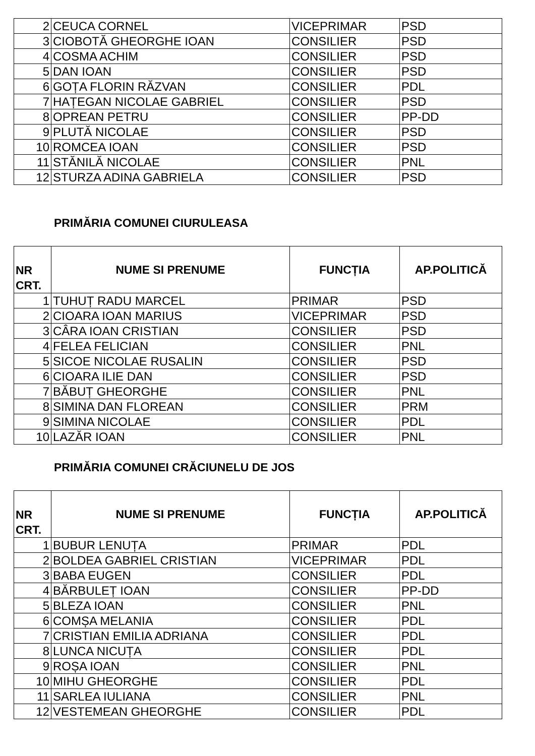| 2 | CEUCA CORNEL | VICEPRIMAR | PSD |
| 3 | CIOBOTĂ GHEORGHE IOAN | CONSILIER | PSD |
| 4 | COSMA ACHIM | CONSILIER | PSD |
| 5 | DAN IOAN | CONSILIER | PSD |
| 6 | GOȚA FLORIN RĂZVAN | CONSILIER | PDL |
| 7 | HAȚEGAN NICOLAE GABRIEL | CONSILIER | PSD |
| 8 | OPREAN PETRU | CONSILIER | PP-DD |
| 9 | PLUTĂ NICOLAE | CONSILIER | PSD |
| 10 | ROMCEA IOAN | CONSILIER | PSD |
| 11 | STĂNILĂ NICOLAE | CONSILIER | PNL |
| 12 | STURZA ADINA GABRIELA | CONSILIER | PSD |
PRIMĂRIA COMUNEI CIURULEASA
| NR CRT. | NUME SI PRENUME | FUNCȚIA | AP.POLITICĂ |
| --- | --- | --- | --- |
| 1 | TUHUȚ RADU MARCEL | PRIMAR | PSD |
| 2 | CIOARA IOAN MARIUS | VICEPRIMAR | PSD |
| 3 | CÂRA IOAN CRISTIAN | CONSILIER | PSD |
| 4 | FELEA FELICIAN | CONSILIER | PNL |
| 5 | SICOE NICOLAE RUSALIN | CONSILIER | PSD |
| 6 | CIOARA ILIE DAN | CONSILIER | PSD |
| 7 | BĂBUȚ GHEORGHE | CONSILIER | PNL |
| 8 | SIMINA DAN FLOREAN | CONSILIER | PRM |
| 9 | SIMINA NICOLAE | CONSILIER | PDL |
| 10 | LAZĂR IOAN | CONSILIER | PNL |
PRIMĂRIA COMUNEI CRĂCIUNELU DE JOS
| NR CRT. | NUME SI PRENUME | FUNCȚIA | AP.POLITICĂ |
| --- | --- | --- | --- |
| 1 | BUBUR LENUȚA | PRIMAR | PDL |
| 2 | BOLDEA GABRIEL CRISTIAN | VICEPRIMAR | PDL |
| 3 | BABA EUGEN | CONSILIER | PDL |
| 4 | BĂRBULEȚ IOAN | CONSILIER | PP-DD |
| 5 | BLEZA IOAN | CONSILIER | PNL |
| 6 | COMȘA MELANIA | CONSILIER | PDL |
| 7 | CRISTIAN EMILIA ADRIANA | CONSILIER | PDL |
| 8 | LUNCA NICUȚA | CONSILIER | PDL |
| 9 | ROȘA IOAN | CONSILIER | PNL |
| 10 | MIHU GHEORGHE | CONSILIER | PDL |
| 11 | SARLEA IULIANA | CONSILIER | PNL |
| 12 | VESTEMEAN GHEORGHE | CONSILIER | PDL |